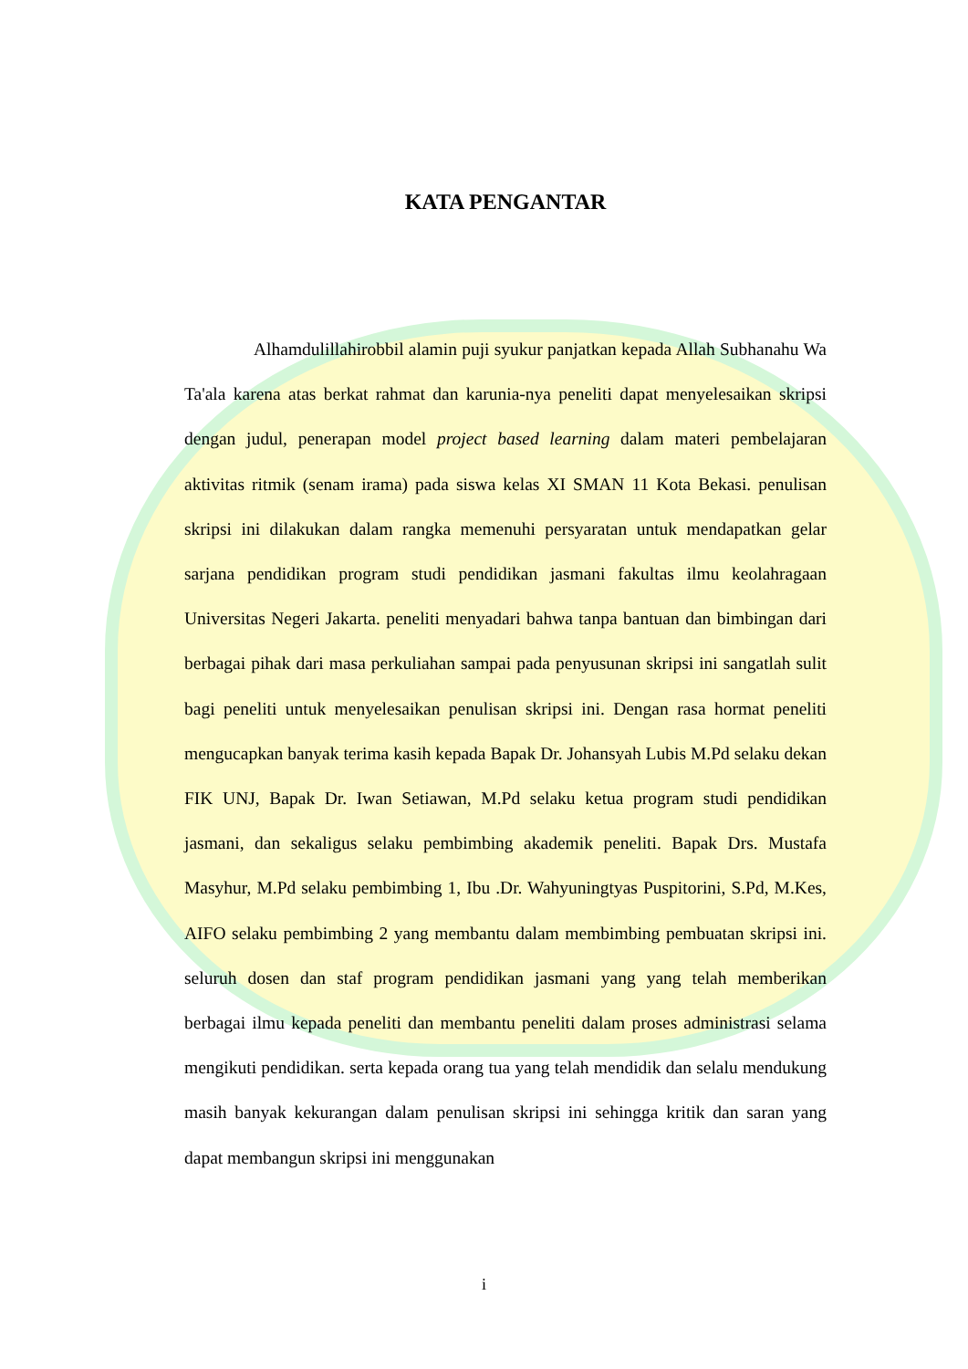KATA PENGANTAR
Alhamdulillahirobbil alamin puji syukur panjatkan kepada Allah Subhanahu Wa Ta'ala karena atas berkat rahmat dan karunia-nya peneliti dapat menyelesaikan skripsi dengan judul, penerapan model project based learning dalam materi pembelajaran aktivitas ritmik (senam irama) pada siswa kelas XI SMAN 11 Kota Bekasi. penulisan skripsi ini dilakukan dalam rangka memenuhi persyaratan untuk mendapatkan gelar sarjana pendidikan program studi pendidikan jasmani fakultas ilmu keolahragaan Universitas Negeri Jakarta. peneliti menyadari bahwa tanpa bantuan dan bimbingan dari berbagai pihak dari masa perkuliahan sampai pada penyusunan skripsi ini sangatlah sulit bagi peneliti untuk menyelesaikan penulisan skripsi ini. Dengan rasa hormat peneliti mengucapkan banyak terima kasih kepada Bapak Dr. Johansyah Lubis M.Pd selaku dekan FIK UNJ, Bapak Dr. Iwan Setiawan, M.Pd selaku ketua program studi pendidikan jasmani, dan sekaligus selaku pembimbing akademik peneliti. Bapak Drs. Mustafa Masyhur, M.Pd selaku pembimbing 1, Ibu .Dr. Wahyuningtyas Puspitorini, S.Pd, M.Kes, AIFO selaku pembimbing 2 yang membantu dalam membimbing pembuatan skripsi ini. seluruh dosen dan staf program pendidikan jasmani yang yang telah memberikan berbagai ilmu kepada peneliti dan membantu peneliti dalam proses administrasi selama mengikuti pendidikan. serta kepada orang tua yang telah mendidik dan selalu mendukung masih banyak kekurangan dalam penulisan skripsi ini sehingga kritik dan saran yang dapat membangun skripsi ini menggunakan
i